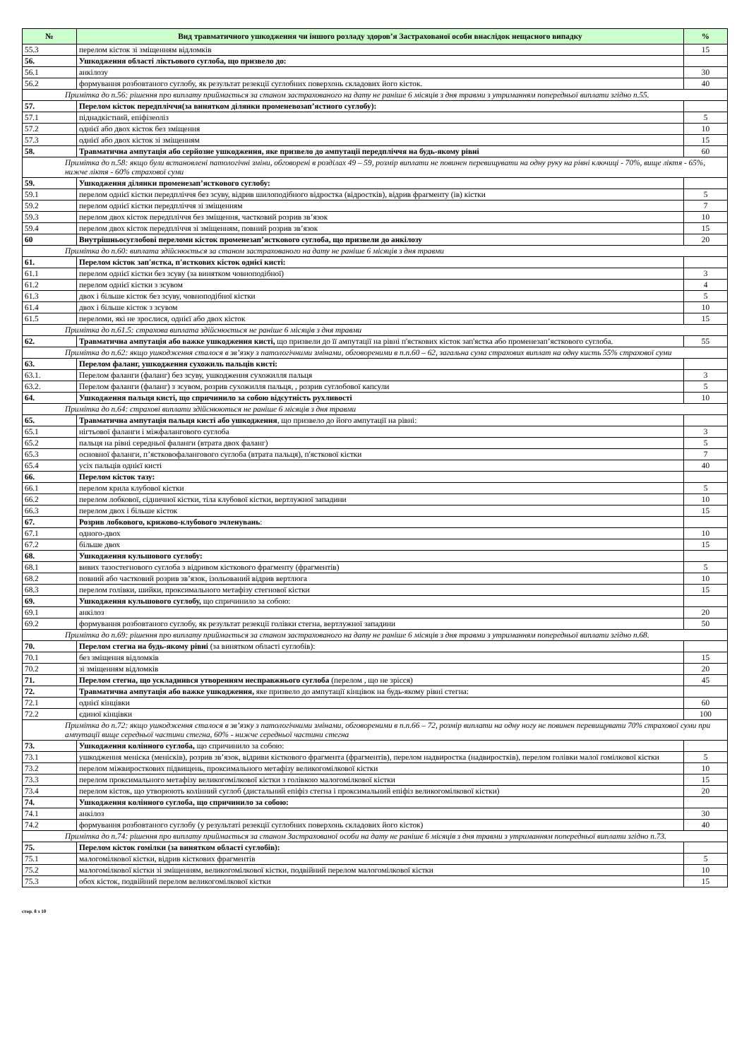| № | Вид травматичного ушкодження чи іншого розладу здоров’я Застрахованої особи внаслідок нещасного випадку | % |
| --- | --- | --- |
| 55.3 | перелом кісток зі зміщенням відломків | 15 |
| 56. | Ушкодження області ліктьового суглоба, що призвело до: | |
| 56.1 | анкілозу | 30 |
| 56.2 | формування розбовтаного суглобу, як результат резекції суглобних поверхонь складових його кісток. | 40 |
| Примітка до п.56: рішення про виплату приймається за станом застрахованого на дату не раніше 6 місяців з дня травми з утриманням попередньої виплати згідно п.55. | | |
| 57. | Перелом кісток передпліччя(за винятком ділянки променевозап’ястного суглобу): | |
| 57.1 | піднадкістний, епіфізеоліз | 5 |
| 57.2 | однієї або двох кісток без зміщення | 10 |
| 57.3 | однієї або двох кісток зі зміщенням | 15 |
| 58. | Травматична ампутація або серйозне ушкодження, яке призвело до ампутації передпліччя на будь-якому рівні | 60 |
| Примітка до п.58: якщо були встановлені патологічні зміни, обговорені в розділах 49 – 59, розмір виплати не повинен перевищувати на одну руку на рівні ключиці - 70%, вище ліктя - 65%, нижче ліктя - 60% страхової суми | | |
| 59. | Ушкодження ділянки променезап’ясткового суглобу: | |
| 59.1 | перелом однієї кістки передпліччя без зсуву, відрив шилоподібного відростка (відростків), відрив фрагменту (ів) кістки | 5 |
| 59.2 | перелом однієї кістки передпліччя зі зміщенням | 7 |
| 59.3 | перелом двох кісток передпліччя без зміщення, частковий розрив зв’язок | 10 |
| 59.4 | перелом двох кісток передпліччя зі зміщенням, повний розрив зв’язок | 15 |
| 60 | Внутрішньосуглобові переломи кісток променезап’ясткового суглоба, що призвели до анкілозу | 20 |
| Примітка до п.60: виплата здійснюється за станом застрахованого на дату не раніше 6 місяців з дня травми | | |
| 61. | Перелом кісток зап'ястка, п'ясткових кісток однієї кисті: | |
| 61.1 | перелом однієї кістки без зсуву (за винятком човноподібної) | 3 |
| 61.2 | перелом однієї кістки з зсувом | 4 |
| 61.3 | двох і більше кісток без зсуву, човноподібної кістки | 5 |
| 61.4 | двох і більше кісток з зсувом | 10 |
| 61.5 | переломи, які не зрослися, однієї або двох кісток | 15 |
| Примітка до п.61.5: страхова виплата здійснюється не раніше 6 місяців з дня травми | | |
| 62. | Травматична ампутація або важке ушкодження кисті, що призвели до її ампутації на рівні п'ясткових кісток зап'ястка або променезап’ясткового суглоба. | 55 |
| Примітка до п.62: якщо ушкодження сталося в зв’язку з патологічними змінами, обговореними в п.п.60 – 62, загальна сума страхових виплат на одну кисть 55% страхової суми | | |
| 63. | Перелом фаланг, ушкодження сухожиль пальців кисті: | |
| 63.1. | Перелом фаланги (фаланг) без зсуву, ушкодження сухожилля пальця | 3 |
| 63.2. | Перелом фаланги (фаланг) з зсувом, розрив сухожилля пальця, , розрив суглобової капсули | 5 |
| 64. | Ушкодження пальця кисті, що спричинило за собою відсутність рухливості | 10 |
| Примітка до п.64: страхові виплати здійснюються не раніше 6 місяців з дня травми | | |
| 65. | Травматична ампутація пальця кисті або ушкодження , що призвело до його ампутації на рівні: | |
| 65.1 | нігтьової фаланги і міжфалангового суглоба | 3 |
| 65.2 | пальця на рівні середньої фаланги (втрата двох фаланг) | 5 |
| 65.3 | основної фаланги, п’ястковофалангового суглоба (втрата пальця), п'ясткової кістки | 7 |
| 65.4 | усіх пальців однієї кисті | 40 |
| 66. | Перелом кісток тазу: | |
| 66.1 | перелом крила клубової кістки | 5 |
| 66.2 | перелом лобкової, сідничної кістки, тіла клубової кістки, вертлужної западини | 10 |
| 66.3 | перелом двох і більше кісток | 15 |
| 67. | Розрив лобкового, крижово-клубового зчленувань : | |
| 67.1 | одного-двох | 10 |
| 67.2 | більше двох | 15 |
| 68. | Ушкодження кульшового суглобу: | |
| 68.1 | вивих тазостегнового суглоба з відривом кісткового фрагменту (фрагментів) | 5 |
| 68.2 | повний або частковий розрив зв’язок, ізольований відрив вертлюга | 10 |
| 68.3 | перелом голівки, шийки, проксимального метафізу стегнової кістки | 15 |
| 69. | Ушкодження кульшового суглобу, що спричинило за собою: | |
| 69.1 | анкілоз | 20 |
| 69.2 | формування розбовтаного суглобу, як результат резекції голівки стегна, вертлужної западини | 50 |
| Примітка до п.69: рішення про виплату приймається за станом застрахованого на дату не раніше 6 місяців з дня травми з утриманням попередньої виплати згідно п.68. | | |
| 70. | Перелом стегна на будь-якому рівні (за винятком області суглобів): | |
| 70.1 | без зміщення відломків | 15 |
| 70.2 | зі зміщенням відломків | 20 |
| 71. | Перелом стегна, що ускладнився утворенням несправжнього суглоба (перелом , що не зрісся) | 45 |
| 72. | Травматична ампутація або важке ушкодження, яке призвело до ампутації кінцівок на будь-якому рівні стегна: | |
| 72.1 | однієї кінцівки | 60 |
| 72.2 | єдиної кінцівки | 100 |
| Примітка до п.72: якщо ушкодження сталося в зв’язку з патологічними змінами, обговореними в п.п.66 – 72, розмір виплати на одну ногу не повинен перевищувати 70% страхової суми при ампутації вище середньої частини стегна, 60% - нижче середньої частини стегна | | |
| 73. | Ушкодження колінного суглоба, що спричинило за собою: | |
| 73.1 | ушкодження меніска (менісків), розрив зв’язок, відриви кісткового фрагмента (фрагментів), перелом надвиростка (надвиростків), перелом голівки малої гомілкової кістки | 5 |
| 73.2 | перелом міжвиросткових підвищень, проксимального метафізу великогомілкової кістки | 10 |
| 73.3 | перелом проксимального метафізу великогомілкової кістки з голівкою малогомілкової кістки | 15 |
| 73.4 | перелом кісток, що утворюють колінний суглоб (дистальний епіфіз стегна і проксимальний епіфіз великогомілкової кістки) | 20 |
| 74. | Ушкодження колінного суглоба, що спричинило за собою: | |
| 74.1 | анкілоз | 30 |
| 74.2 | формування розбовтаного суглобу (у результаті резекції суглобних поверхонь складових його кісток) | 40 |
| Примітка до п.74: рішення про виплату приймається за станом Застрахованої особи на дату не раніше 6 місяців з дня травми з утриманням попередньої виплати згідно п.73. | | |
| 75. | Перелом кісток гомілки (за винятком області суглобів): | |
| 75.1 | малогомілкової кістки, відрив кісткових фрагментів | 5 |
| 75.2 | малогомілкової кістки зі зміщенням, великогомілкової кістки, подвійний перелом малогомілкової кістки | 10 |
| 75.3 | обох кісток, подвійний перелом великогомілкової кістки | 15 |
стор. 8 з 10